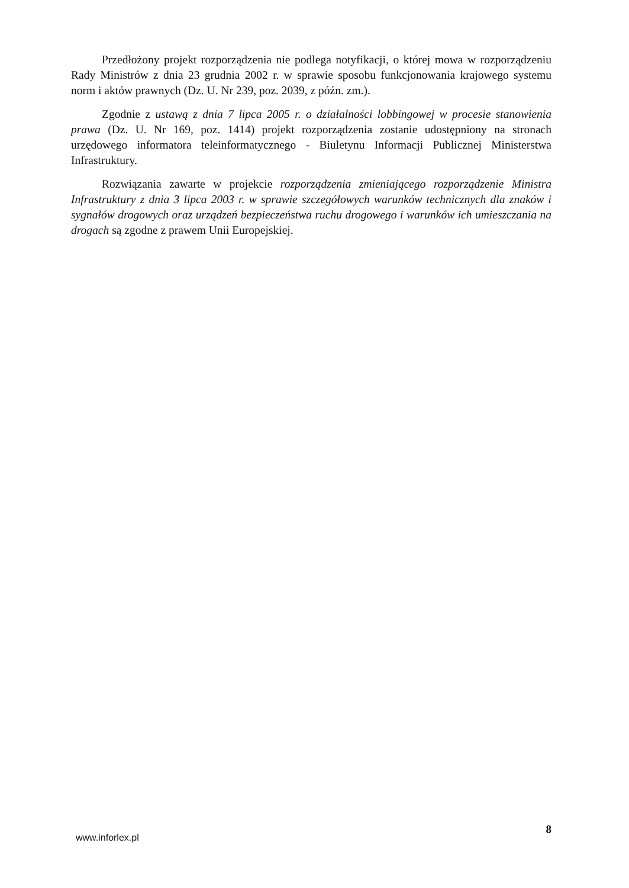Przedłożony projekt rozporządzenia nie podlega notyfikacji, o której mowa w rozporządzeniu Rady Ministrów z dnia 23 grudnia 2002 r. w sprawie sposobu funkcjonowania krajowego systemu norm i aktów prawnych (Dz. U. Nr 239, poz. 2039, z późn. zm.).
Zgodnie z ustawą z dnia 7 lipca 2005 r. o działalności lobbingowej w procesie stanowienia prawa (Dz. U. Nr 169, poz. 1414) projekt rozporządzenia zostanie udostępniony na stronach urzędowego informatora teleinformatycznego - Biuletynu Informacji Publicznej Ministerstwa Infrastruktury.
Rozwiązania zawarte w projekcie rozporządzenia zmieniającego rozporządzenie Ministra Infrastruktury z dnia 3 lipca 2003 r. w sprawie szczegółowych warunków technicznych dla znaków i sygnałów drogowych oraz urządzeń bezpieczeństwa ruchu drogowego i warunków ich umieszczania na drogach są zgodne z prawem Unii Europejskiej.
www.inforlex.pl 8